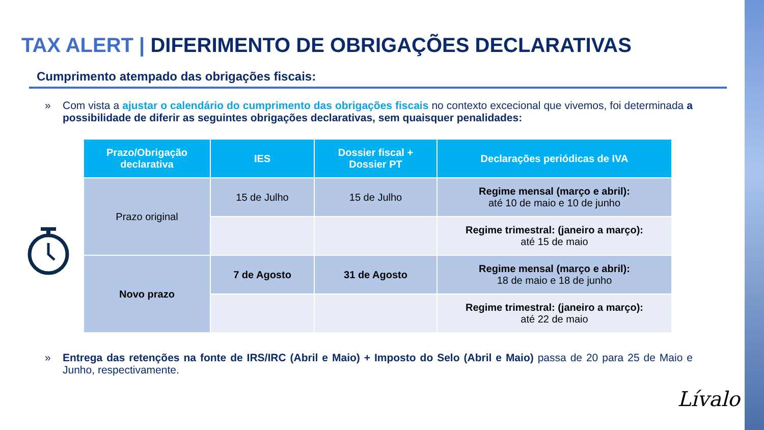TAX ALERT | DIFERIMENTO DE OBRIGAÇÕES DECLARATIVAS
Cumprimento atempado das obrigações fiscais:
»
Com vista a ajustar o calendário do cumprimento das obrigações fiscais no contexto excecional que vivemos, foi determinada a possibilidade de diferir as seguintes obrigações declarativas, sem quaisquer penalidades:
| Prazo/Obrigação declarativa | IES | Dossier fiscal + Dossier PT | Declarações periódicas de IVA |
| --- | --- | --- | --- |
| Prazo original | 15 de Julho | 15 de Julho | Regime mensal (março e abril): até 10 de maio e 10 de junho |
| | | | Regime trimestral: (janeiro a março): até 15 de maio |
| Novo prazo | 7 de Agosto | 31 de Agosto | Regime mensal (março e abril): 18 de maio e 18 de junho |
| | | | Regime trimestral: (janeiro a março): até 22 de maio |
»
Entrega das retenções na fonte de IRS/IRC (Abril e Maio) + Imposto do Selo (Abril e Maio) passa de 20 para 25 de Maio e Junho, respectivamente.
Lívalo